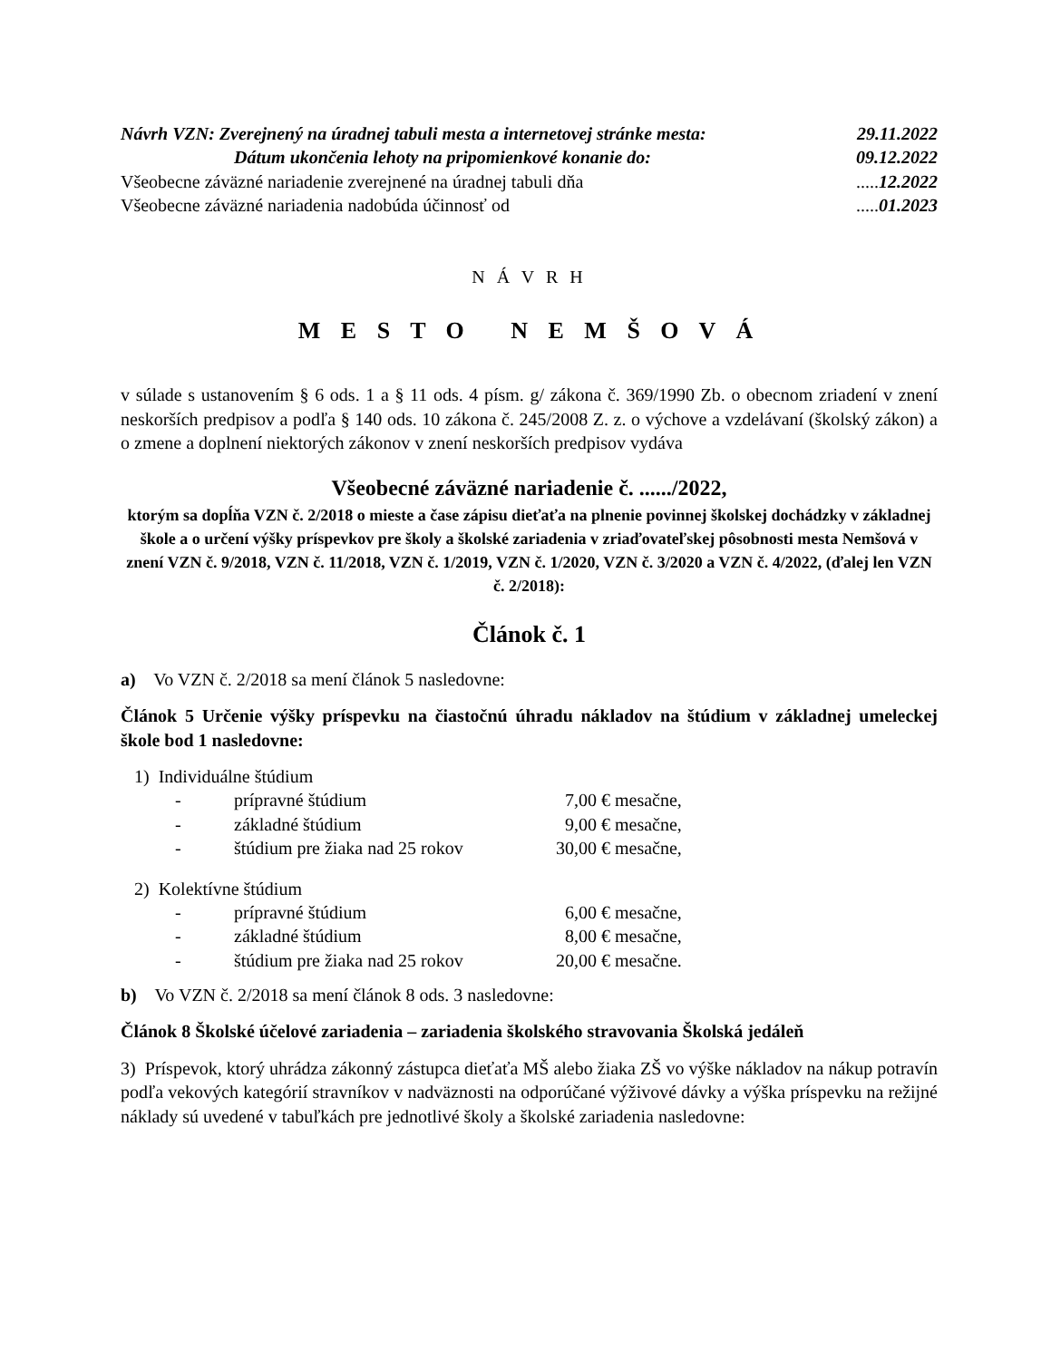Návrh VZN: Zverejnený na úradnej tabuli mesta a internetovej stránke mesta: 29.11.2022
Dátum ukončenia lehoty na pripomienkové konanie do: 09.12.2022
Všeobecne záväzné nariadenie zverejnené na úradnej tabuli dňa.....12.2022
Všeobecne záväzné nariadenia nadobúda účinnosť od.....01.2023
N Á V R H
M E S T O N E M Š O V Á
v súlade s ustanovením § 6 ods. 1 a § 11 ods. 4 písm. g/ zákona č. 369/1990 Zb. o obecnom zriadení v znení neskorších predpisov a podľa § 140 ods. 10 zákona č. 245/2008 Z. z. o výchove a vzdelávaní (školský zákon) a o zmene a doplnení niektorých zákonov v znení neskorších predpisov vydáva
Všeobecné záväzné nariadenie č. ....../2022,
ktorým sa dopĺňa VZN č. 2/2018 o mieste a čase zápisu dieťaťa na plnenie povinnej školskej dochádzky v základnej škole a o určení výšky príspevkov pre školy a školské zariadenia v zriaďovateľskej pôsobnosti mesta Nemšová v znení VZN č. 9/2018, VZN č. 11/2018, VZN č. 1/2019, VZN č. 1/2020, VZN č. 3/2020 a VZN č. 4/2022, (ďalej len VZN č. 2/2018):
Článok č. 1
a) Vo VZN č. 2/2018 sa mení článok 5 nasledovne:
Článok 5 Určenie výšky príspevku na čiastočnú úhradu nákladov na štúdium v základnej umeleckej škole bod 1 nasledovne:
1) Individuálne štúdium
- prípravné štúdium 7,00 € mesačne,
- základné štúdium 9,00 € mesačne,
- štúdium pre žiaka nad 25 rokov 30,00 € mesačne,
2) Kolektívne štúdium
- prípravné štúdium 6,00 € mesačne,
- základné štúdium 8,00 € mesačne,
- štúdium pre žiaka nad 25 rokov 20,00 € mesačne.
b) Vo VZN č. 2/2018 sa mení článok 8 ods. 3 nasledovne:
Článok 8 Školské účelové zariadenia – zariadenia školského stravovania Školská jedáleň
3) Príspevok, ktorý uhrádza zákonný zástupca dieťaťa MŠ alebo žiaka ZŠ vo výške nákladov na nákup potravín podľa vekových kategórií stravníkov v nadväznosti na odporúčané výživové dávky a výška príspevku na režijné náklady sú uvedené v tabuľkách pre jednotlivé školy a školské zariadenia nasledovne: